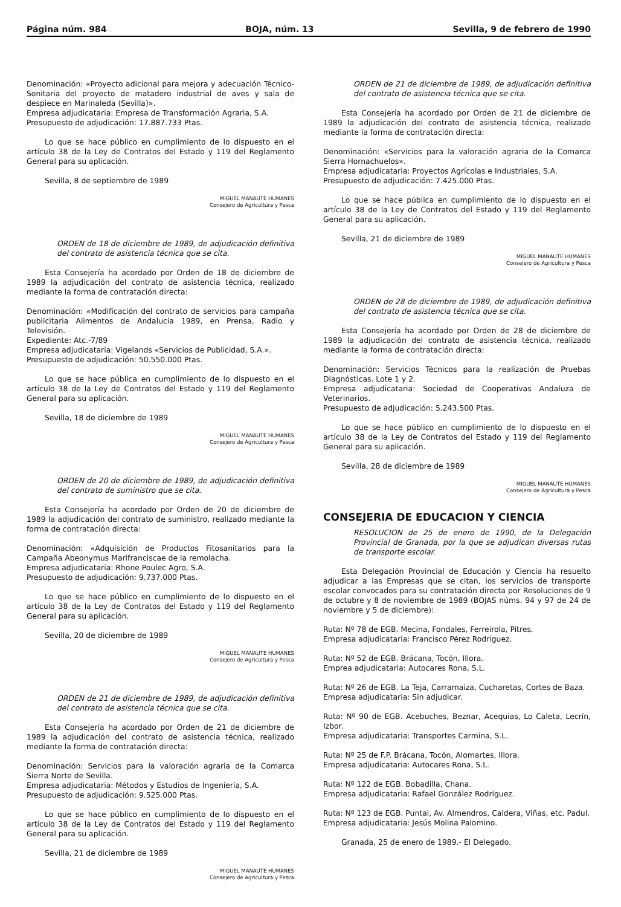Página núm. 984 BOJA, núm. 13 Sevilla, 9 de febrero de 1990
Denominación: «Proyecto adicional para mejora y adecuación Técnico-Sonitaria del proyecto de matadero industrial de aves y sala de despiece en Marinaleda (Sevilla)».
Empresa adjudicataria: Empresa de Transformación Agraria, S.A.
Presupuesto de adjudicación: 17.887.733 Ptas.
Lo que se hace público en cumplimiento de lo dispuesto en el artículo 38 de la Ley de Contratos del Estado y 119 del Reglamento General para su aplicación.
Sevilla, 8 de septiembre de 1989
MIGUEL MANAUTE HUMANES
Consejero de Agricultura y Pesca
ORDEN de 18 de diciembre de 1989, de adjudicación definitiva del contrato de asistencia técnica que se cita.
Esta Consejería ha acordado por Orden de 18 de diciembre de 1989 la adjudicación del contrato de asistencia técnica, realizado mediante la forma de contratación directa:
Denominación: «Modificación del contrato de servicios para campaña publicitaria Alimentos de Andalucía 1989, en Prensa, Radio y Televisión.
Expediente: Atc.-7/89
Empresa adjudicataria: Vigelands «Servicios de Publicidad, S.A.».
Presupuesto de adjudicación: 50.550.000 Ptas.
Lo que se hace pública en cumplimiento de lo dispuesto en el artículo 38 de la Ley de Contratos del Estado y 119 del Reglamento General para su aplicación.
Sevilla, 18 de diciembre de 1989
MIGUEL MANAUTE HUMANES
Consejero de Agricultura y Pesca
ORDEN de 20 de diciembre de 1989, de adjudicación definitiva del contrato de suministro que se cita.
Esta Consejería ha acordado por Orden de 20 de diciembre de 1989 la adjudicación del contrato de suministro, realizado mediante la forma de contratación directa:
Denominación: «Adquisición de Productos Fitosanitarios para la Campaña Abeonymus Marifranciscae de la remolacha.
Empresa adjudicataria: Rhone Poulec Agro, S.A.
Presupuesto de adjudicación: 9.737.000 Ptas.
Lo que se hace público en cumplimiento de lo dispuesto en el artículo 38 de la Ley de Contratos del Estado y 119 del Reglamento General para su aplicación.
Sevilla, 20 de diciembre de 1989
MIGUEL MANAUTE HUMANES
Consejero de Agricultura y Pesca
ORDEN de 21 de diciembre de 1989, de adjudicación definitiva del contrato de asistencia técnica que se cita.
Esta Consejería ha acordado por Orden de 21 de diciembre de 1989 la adjudicación del contrato de asistencia técnica, realizado mediante la forma de contratación directa:
Denominación: Servicios para la valoración agraria de la Comarca Sierra Norte de Sevilla.
Empresa adjudicataria: Métodos y Estudios de Ingeniería, S.A.
Presupuesto de adjudicación: 9.525.000 Ptas.
Lo que se hace público en cumplimiento de lo dispuesto en el artículo 38 de la Ley de Contratos del Estado y 119 del Reglamento General para su aplicación.
Sevilla, 21 de diciembre de 1989
MIGUEL MANAUTE HUMANES
Consejero de Agricultura y Pesca
ORDEN de 21 de diciembre de 1989, de adjudicación definitiva del contrato de asistencia técnica que se cita.
Esta Consejería ha acordado por Orden de 21 de diciembre de 1989 la adjudicación del contrato de asistencia técnica, realizado mediante la forma de contratación directa:
Denominación: «Servicios para la valoración agraria de la Comarca Sierra Hornachuelos».
Empresa adjudicataria: Proyectos Agrícolas e Industriales, S.A.
Presupuesto de adjudicación: 7.425.000 Ptas.
Lo que se hace pública en cumplimiento de lo dispuesto en el artículo 38 de la Ley de Contratos del Estado y 119 del Reglamento General para su aplicación.
Sevilla, 21 de diciembre de 1989
MIGUEL MANAUTE HUMANES
Consejero de Agricultura y Pesca
ORDEN de 28 de diciembre de 1989, de adjudicación definitiva del contrato de asistencia técnica que se cita.
Esta Consejería ha acordado por Orden de 28 de diciembre de 1989 la adjudicación del contrato de asistencia técnica, realizado mediante la forma de contratación directa:
Denominación: Servicios Técnicos para la realización de Pruebas Diagnósticas. Lote 1 y 2.
Empresa adjudicataria: Sociedad de Cooperativas Andaluza de Veterinarios.
Presupuesto de adjudicación: 5.243.500 Ptas.
Lo que se hace público en cumplimiento de lo dispuesto en el artículo 38 de la Ley de Contratos del Estado y 119 del Reglamento General para su aplicación.
Sevilla, 28 de diciembre de 1989
MIGUEL MANAUTE HUMANES
Consejero de Agricultura y Pesca
CONSEJERIA DE EDUCACION Y CIENCIA
RESOLUCION de 25 de enero de 1990, de la Delegación Provincial de Granada, por la que se adjudican diversas rutas de transporte escolar.
Esta Delegación Provincial de Educación y Ciencia ha resuelto adjudicar a las Empresas que se citan, los servicios de transporte escolar convocados para su contratación directa por Resoluciones de 9 de octubre y 8 de noviembre de 1989 (BOJAS núms. 94 y 97 de 24 de noviembre y 5 de diciembre):
Ruta: Nº 78 de EGB. Mecina, Fondales, Ferreirola, Pitres.
Empresa adjudicataria: Francisco Pérez Rodríguez.
Ruta: Nº 52 de EGB. Brácana, Tocón, Illora.
Emprea adjudicataria: Autocares Rona, S.L.
Ruta: Nº 26 de EGB. La Teja, Carramaiza, Cucharetas, Cortes de Baza.
Empresa adjudicataria: Sin adjudicar.
Ruta: Nº 90 de EGB. Acebuches, Beznar, Acequias, Lo Caleta, Lecrín, Izbor.
Empresa adjudicataria: Transportes Carmina, S.L.
Ruta: Nº 25 de F.P. Brácana, Tocón, Alomartes, Illora.
Empresa adjudicataria: Autocares Rona, S.L.
Ruta: Nº 122 de EGB. Bobadilla, Chana.
Empresa adjudicataria: Rafael González Rodríguez.
Ruta: Nº 123 de EGB. Puntal, Av. Almendros, Caldera, Viñas, etc. Padul.
Empresa adjudicataria: Jesús Molina Palomino.
Granada, 25 de enero de 1989.- El Delegado.